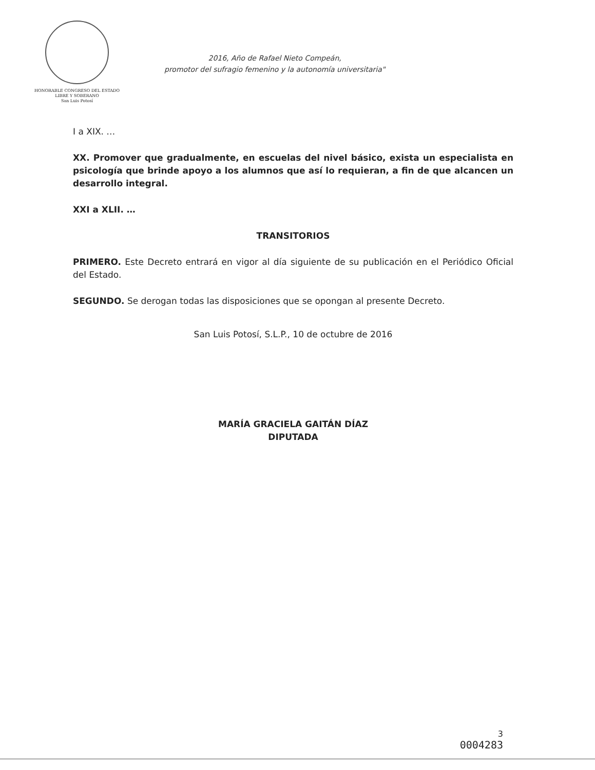HONORABLE CONGRESO DEL ESTADO
LIBRE Y SOBERANO
San Luis Potosí
2016, Año de Rafael Nieto Compeán,
promotor del sufragio femenino y la autonomía universitaria"
I a XIX. …
XX. Promover que gradualmente, en escuelas del nivel básico, exista un especialista en psicología que brinde apoyo a los alumnos que así lo requieran, a fin de que alcancen un desarrollo integral.
XXI a XLII. …
TRANSITORIOS
PRIMERO. Este Decreto entrará en vigor al día siguiente de su publicación en el Periódico Oficial del Estado.
SEGUNDO. Se derogan todas las disposiciones que se opongan al presente Decreto.
San Luis Potosí, S.L.P., 10 de octubre de 2016
MARÍA GRACIELA GAITÁN DÍAZ
DIPUTADA
3
0004283